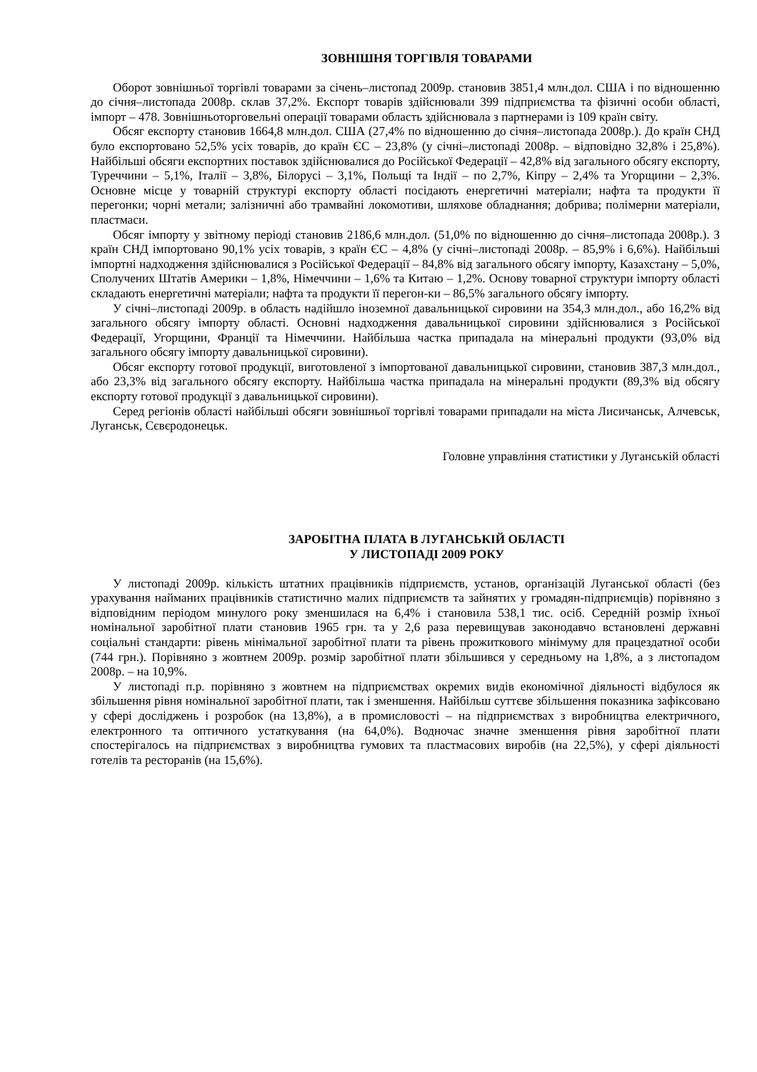ЗОВНІШНЯ ТОРГІВЛЯ ТОВАРАМИ
Оборот зовнішньої торгівлі товарами за січень–листопад 2009р. становив 3851,4 млн.дол. США і по відношенню до січня–листопада 2008р. склав 37,2%. Експорт товарів здійснювали 399 підприємства та фізичні особи області, імпорт – 478. Зовнішньоторговельні операції товарами область здійснювала з партнерами із 109 країн світу.
Обсяг експорту становив 1664,8 млн.дол. США (27,4% по відношенню до січня–листопада 2008р.). До країн СНД було експортовано 52,5% усіх товарів, до країн ЄС – 23,8% (у січні–листопаді 2008р. – відповідно 32,8% і 25,8%). Найбільші обсяги експортних поставок здійснювалися до Російської Федерації – 42,8% від загального обсягу експорту, Туреччини – 5,1%, Італії – 3,8%, Білорусі – 3,1%, Польщі та Індії – по 2,7%, Кіпру – 2,4% та Угорщини – 2,3%. Основне місце у товарній структурі експорту області посідають енергетичні матеріали; нафта та продукти її перегонки; чорні метали; залізничні або трамвайні локомотиви, шляхове обладнання; добрива; полімерни матеріали, пластмаси.
Обсяг імпорту у звітному періоді становив 2186,6 млн.дол. (51,0% по відношенню до січня–листопада 2008р.). З країн СНД імпортовано 90,1% усіх товарів, з країн ЄС – 4,8% (у січні–листопаді 2008р. – 85,9% і 6,6%). Найбільші імпортні надходження здійснювалися з Російської Федерації – 84,8% від загального обсягу імпорту, Казахстану – 5,0%, Сполучених Штатів Америки – 1,8%, Німеччини – 1,6% та Китаю – 1,2%. Основу товарної структури імпорту області складають енергетичні матеріали; нафта та продукти її перегон-ки – 86,5% загального обсягу імпорту.
У січні–листопаді 2009р. в область надійшло іноземної давальницької сировини на 354,3 млн.дол., або 16,2% від загального обсягу імпорту області. Основні надходження давальницької сировини здійснювалися з Російської Федерації, Угорщини, Франції та Німеччини. Найбільша частка припадала на мінеральні продукти (93,0% від загального обсягу імпорту давальницької сировини).
Обсяг експорту готової продукції, виготовленої з імпортованої давальницької сировини, становив 387,3 млн.дол., або 23,3% від загального обсягу експорту. Найбільша частка припадала на мінеральні продукти (89,3% від обсягу експорту готової продукції з давальницької сировини).
Серед регіонів області найбільші обсяги зовнішньої торгівлі товарами припадали на міста Лисичанськ, Алчевськ, Луганськ, Сєвєродонецьк.
Головне управління статистики у Луганській області
ЗАРОБІТНА ПЛАТА В ЛУГАНСЬКІЙ ОБЛАСТІ
У ЛИСТОПАДІ 2009 РОКУ
У листопаді 2009р. кількість штатних працівників підприємств, установ, організацій Луганської області (без урахування найманих працівників статистично малих підприємств та зайнятих у громадян-підприємців) порівняно з відповідним періодом минулого року зменшилася на 6,4% і становила 538,1 тис. осіб. Середній розмір їхньої номінальної заробітної плати становив 1965 грн. та у 2,6 раза перевищував законодавчо встановлені державні соціальні стандарти: рівень мінімальної заробітної плати та рівень прожиткового мінімуму для працездатної особи (744 грн.). Порівняно з жовтнем 2009р. розмір заробітної плати збільшився у середньому на 1,8%, а з листопадом 2008р. – на 10,9%.
У листопаді п.р. порівняно з жовтнем на підприємствах окремих видів економічної діяльності відбулося як збільшення рівня номінальної заробітної плати, так і зменшення. Найбільш суттєве збільшення показника зафіксовано у сфері досліджень і розробок (на 13,8%), а в промисловості – на підприємствах з виробництва електричного, електронного та оптичного устаткування (на 64,0%). Водночас значне зменшення рівня заробітної плати спостерігалось на підприємствах з виробництва гумових та пластмасових виробів (на 22,5%), у сфері діяльності готелів та ресторанів (на 15,6%).